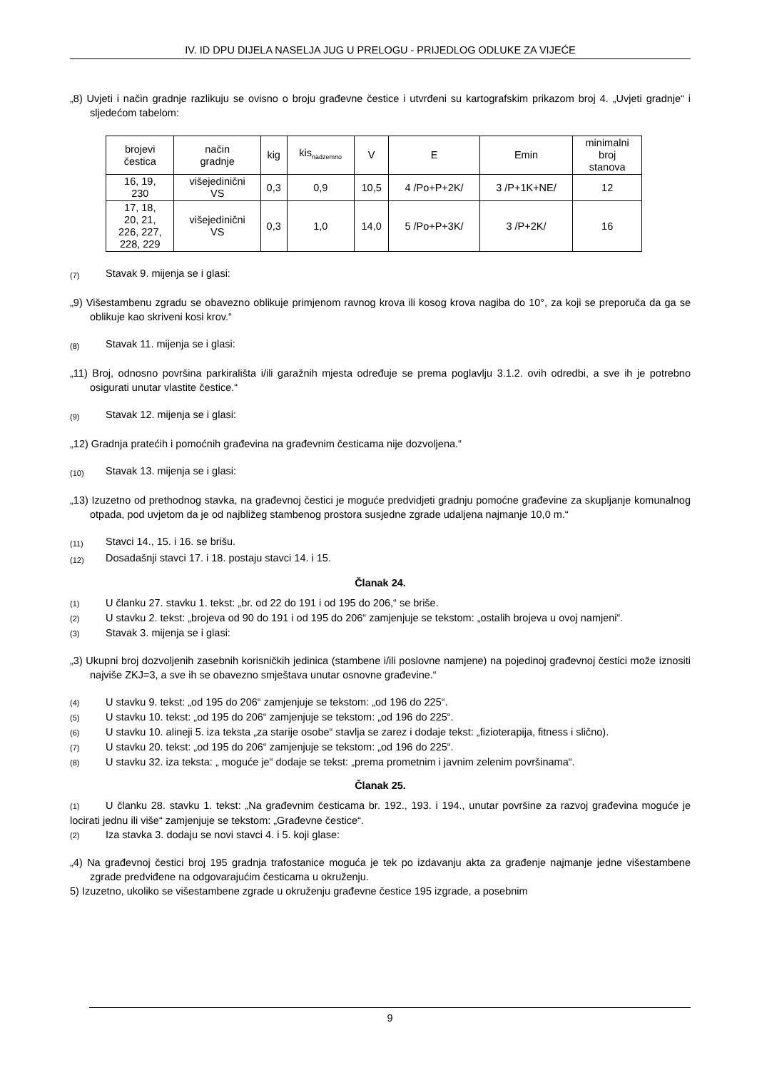IV. ID DPU DIJELA NASELJA JUG U PRELOGU - PRIJEDLOG ODLUKE ZA VIJEĆE
„8) Uvjeti i način gradnje razlikuju se ovisno o broju građevne čestice i utvrđeni su kartografskim prikazom broj 4. „Uvjeti gradnje“ i sljedećom tabelom:
| brojevi čestica | način gradnje | kig | kis<sub>nadzemno</sub> | V | E | Emin | minimalni broj stanova |
| 16, 19, 230 | višejedinični VS | 0,3 | 0,9 | 10,5 | 4 /Po+P+2K/ | 3 /P+1K+NE/ | 12 |
| 17, 18, 20, 21, 226, 227, 228, 229 | višejedinični VS | 0,3 | 1,0 | 14,0 | 5 /Po+P+3K/ | 3 /P+2K/ | 16 |
(7) Stavak 9. mijenja se i glasi:
„9) Višestambenu zgradu se obavezno oblikuje primjenom ravnog krova ili kosog krova nagiba do 10°, za koji se preporuča da ga se oblikuje kao skriveni kosi krov.“
(8) Stavak 11. mijenja se i glasi:
„11) Broj, odnosno površina parkirališta i/ili garažnih mjesta određuje se prema poglavlju 3.1.2. ovih odredbi, a sve ih je potrebno osigurati unutar vlastite čestice.“
(9) Stavak 12. mijenja se i glasi:
„12) Gradnja pratećih i pomoćnih građevina na građevnim česticama nije dozvoljena.“
(10) Stavak 13. mijenja se i glasi:
„13) Izuzetno od prethodnog stavka, na građevnoj čestici je moguće predvidjeti gradnju pomoćne građevine za skupljanje komunalnog otpada, pod uvjetom da je od najbližeg stambenog prostora susjedne zgrade udaljena najmanje 10,0 m.“
(11) Stavci 14., 15. i 16. se brišu.
(12) Dosadašnji stavci 17. i 18. postaju stavci 14. i 15.
Članak 24.
(1) U članku 27. stavku 1. tekst: „br. od 22 do 191 i od 195 do 206,“ se briše.
(2) U stavku 2. tekst: „brojeva od 90 do 191 i od 195 do 206“ zamjenjuje se tekstom: „ostalih brojeva u ovoj namjeni“.
(3) Stavak 3. mijenja se i glasi:
„3) Ukupni broj dozvoljenih zasebnih korisničkih jedinica (stambene i/ili poslovne namjene) na pojedinoj građevnoj čestici može iznositi najviše ZKJ=3, a sve ih se obavezno smještava unutar osnovne građevine.“
(4) U stavku 9. tekst: „od 195 do 206“ zamjenjuje se tekstom: „od 196 do 225“.
(5) U stavku 10. tekst: „od 195 do 206“ zamjenjuje se tekstom: „od 196 do 225“.
(6) U stavku 10. alineji 5. iza teksta „za starije osobe“ stavlja se zarez i dodaje tekst: „fizioterapija, fitness i slično).
(7) U stavku 20. tekst: „od 195 do 206“ zamjenjuje se tekstom: „od 196 do 225“.
(8) U stavku 32. iza teksta: „ moguće je“ dodaje se tekst: „prema prometnim i javnim zelenim površinama“.
Članak 25.
(1) U članku 28. stavku 1. tekst: „Na građevnim česticama br. 192., 193. i 194., unutar površine za razvoj građevina moguće je locirati jednu ili više“ zamjenjuje se tekstom: „Građevne čestice“.
(2) Iza stavka 3. dodaju se novi stavci 4. i 5. koji glase:
„4) Na građevnoj čestici broj 195 gradnja trafostanice moguća je tek po izdavanju akta za građenje najmanje jedne višestambene zgrade predviđene na odgovarajućim česticama u okruženju.
5) Izuzetno, ukoliko se višestambene zgrade u okruženju građevne čestice 195 izgrade, a posebnim
9